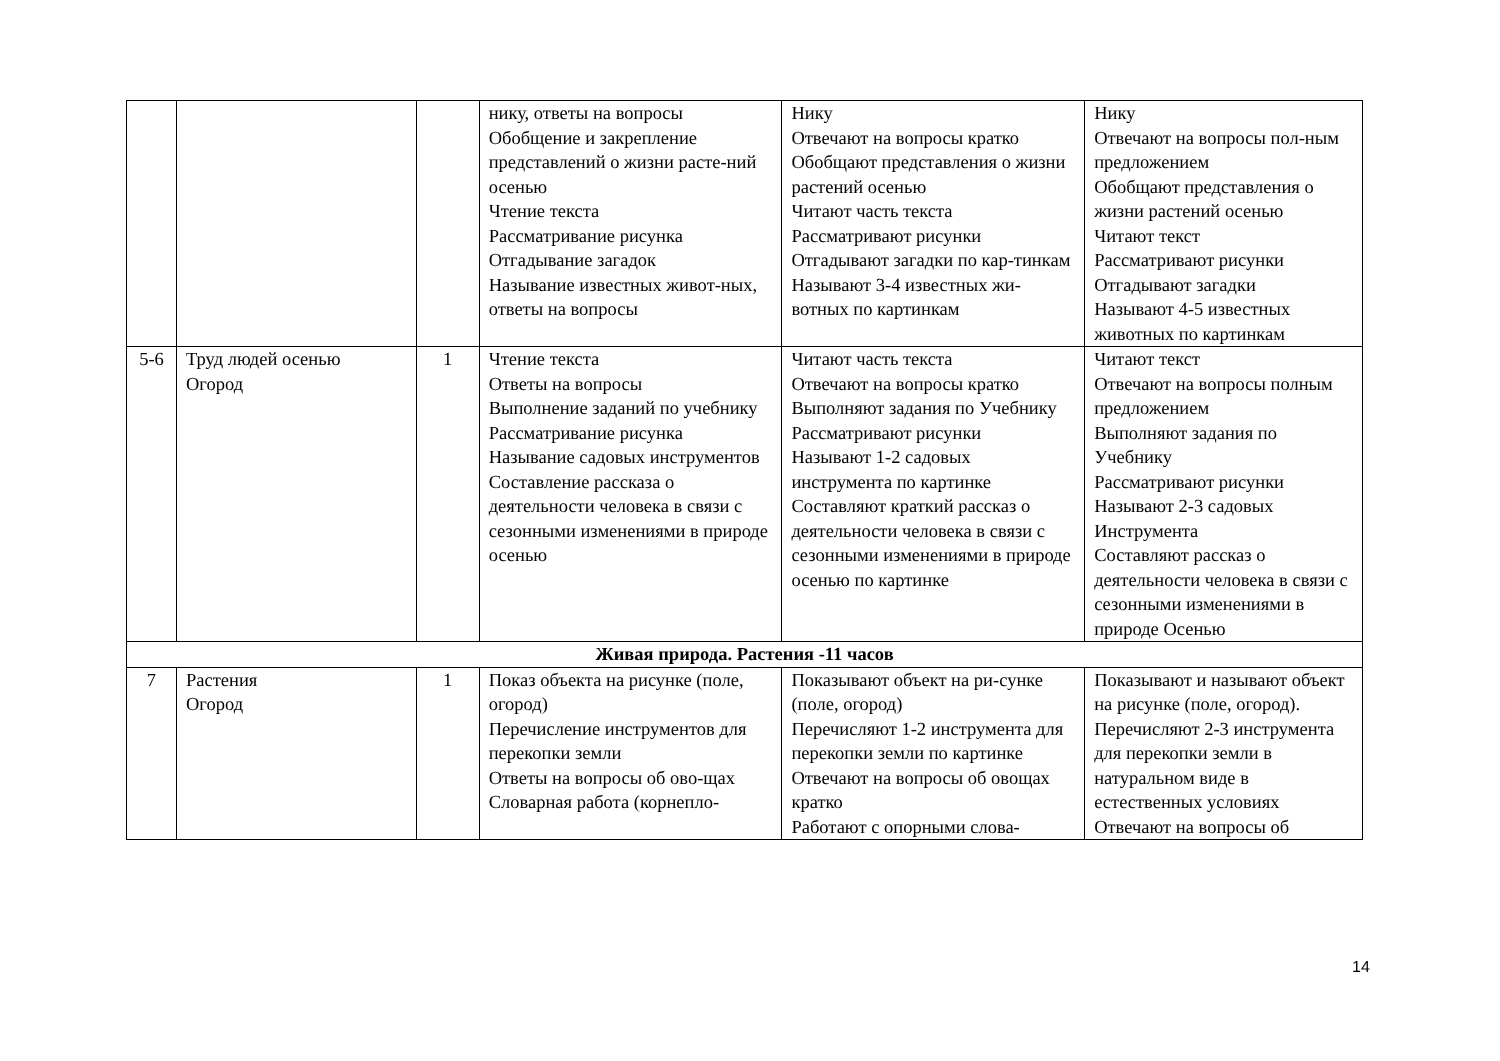| | | | нику, ответы на вопросы Обобщение и закрепление представлений о жизни расте-ний осенью Чтение текста Рассматривание рисунка Отгадывание загадок Называние известных живот-ных, ответы на вопросы | Нику Отвечают на вопросы кратко Обобщают представления о жизни растений осенью Читают часть текста Рассматривают рисунки Отгадывают загадки по кар-тинкам Называют 3-4 известных жи-вотных по картинкам | Нику Отвечают на вопросы пол-ным предложением Обобщают представления о жизни растений осенью Читают текст Рассматривают рисунки Отгадывают загадки Называют 4-5 известных животных по картинкам |
| 5-6 | Труд людей осенью Огород | 1 | Чтение текста Ответы на вопросы Выполнение заданий по учебнику Рассматривание рисунка Называние садовых инструментов Составление рассказа о деятельности человека в связи с сезонными изменениями в природе осенью | Читают часть текста Отвечают на вопросы кратко Выполняют задания по Учебнику Рассматривают рисунки Называют 1-2 садовых инструмента по картинке Составляют краткий рассказ о деятельности человека в связи с сезонными изменениями в природе осенью по картинке | Читают текст Отвечают на вопросы полным предложением Выполняют задания по Учебнику Рассматривают рисунки Называют 2-3 садовых Инструмента Составляют рассказ о деятельности человека в связи с сезонными изменениями в природе Осенью |
| Живая природа. Растения -11 часов | | | | | |
| 7 | Растения Огород | 1 | Показ объекта на рисунке (поле, огород) Перечисление инструментов для перекопки земли Ответы на вопросы об ово-щах Словарная работа (корнепло- | Показывают объект на ри-сунке (поле, огород) Перечисляют 1-2 инструмента для перекопки земли по картинке Отвечают на вопросы об овощах кратко Работают с опорными слова- | Показывают и называют объект на рисунке (поле, огород). Перечисляют 2-3 инструмента для перекопки земли в натуральном виде в естественных условиях Отвечают на вопросы об |
14